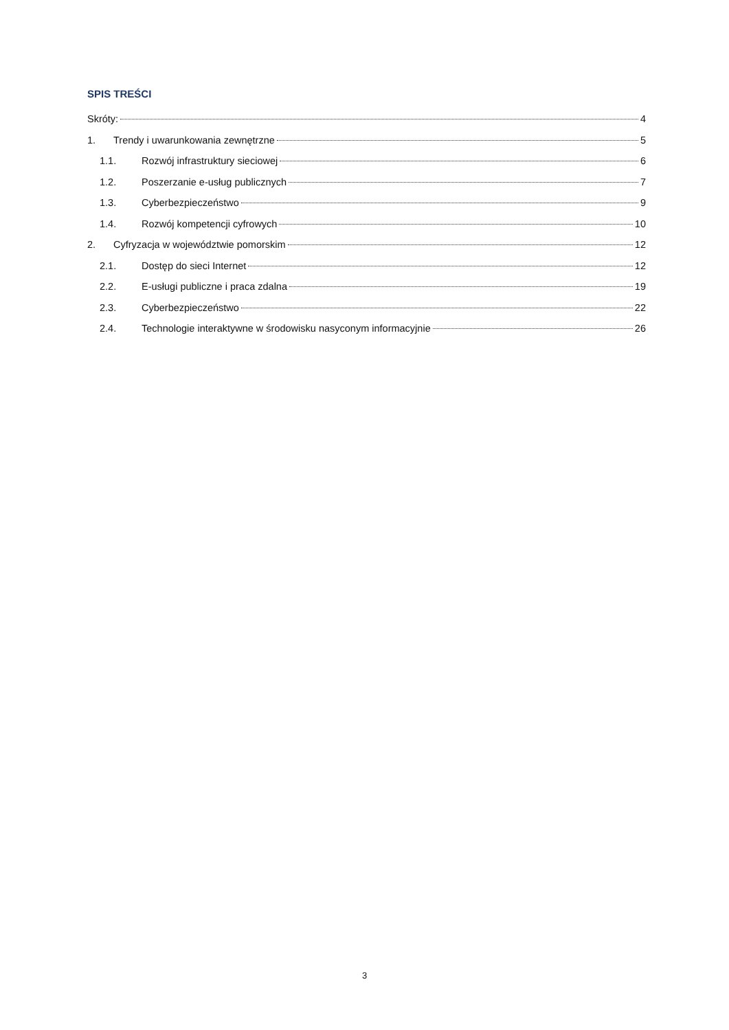SPIS TREŚCI
Skróty: 4
1. Trendy i uwarunkowania zewnętrzne 5
1.1. Rozwój infrastruktury sieciowej 6
1.2. Poszerzanie e-usług publicznych 7
1.3. Cyberbezpieczeństwo 9
1.4. Rozwój kompetencji cyfrowych 10
2. Cyfryzacja w województwie pomorskim 12
2.1. Dostęp do sieci Internet 12
2.2. E-usługi publiczne i praca zdalna 19
2.3. Cyberbezpieczeństwo 22
2.4. Technologie interaktywne w środowisku nasyconym informacyjnie 26
3